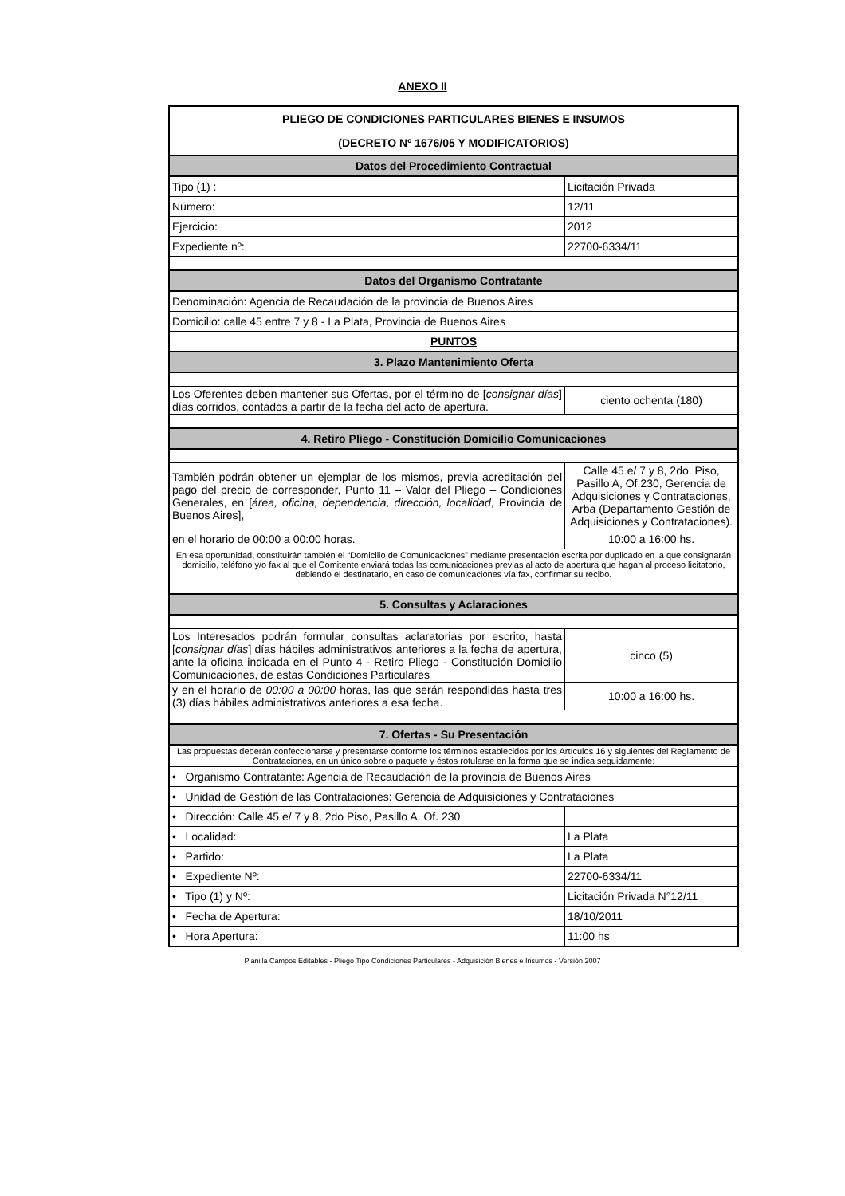ANEXO II
| PLIEGO DE CONDICIONES PARTICULARES BIENES E INSUMOS | |
| (DECRETO Nº 1676/05 Y MODIFICATORIOS) | |
| Datos del Procedimiento Contractual | |
| Tipo (1) : | Licitación Privada |
| Número: | 12/11 |
| Ejercicio: | 2012 |
| Expediente nº: | 22700-6334/11 |
| Datos del Organismo Contratante | |
| Denominación: Agencia de Recaudación de la provincia de Buenos Aires | |
| Domicilio: calle 45 entre 7 y 8 - La Plata, Provincia de Buenos Aires | |
| PUNTOS | |
| 3. Plazo Mantenimiento Oferta | |
| Los Oferentes deben mantener sus Ofertas, por el término de [ consignar días ] días corridos, contados a partir de la fecha del acto de apertura. | ciento ochenta (180) |
| 4. Retiro Pliego - Constitución Domicilio Comunicaciones | |
| También podrán obtener un ejemplar de los mismos, previa acreditación del pago del precio de corresponder, Punto 11 – Valor del Pliego – Condiciones Generales, en [ área, oficina, dependencia, dirección, localidad , Provincia de Buenos Aires], | Calle 45 e/ 7 y 8, 2do. Piso, Pasillo A, Of.230, Gerencia de Adquisiciones y Contrataciones, Arba (Departamento Gestión de Adquisiciones y Contrataciones). |
| en el horario de 00:00 a 00:00 horas. | 10:00 a 16:00 hs. |
| En esa oportunidad, constituirán también el “Domicilio de Comunicaciones” mediante presentación escrita por duplicado en la que consignarán domicilio, teléfono y/o fax al que el Comitente enviará todas las comunicaciones previas al acto de apertura que hagan al proceso licitatorio, debiendo el destinatario, en caso de comunicaciones vía fax, confirmar su recibo. | |
| 5. Consultas y Aclaraciones | |
| Los Interesados podrán formular consultas aclaratorias por escrito, hasta [ consignar días ] días hábiles administrativos anteriores a la fecha de apertura, ante la oficina indicada en el Punto 4 - Retiro Pliego - Constitución Domicilio Comunicaciones, de estas Condiciones Particulares | cinco (5) |
| y en el horario de 00:00 a 00:00 horas, las que serán respondidas hasta tres (3) días hábiles administrativos anteriores a esa fecha. | 10:00 a 16:00 hs. |
| 7. Ofertas - Su Presentación | |
| Las propuestas deberán confeccionarse y presentarse conforme los términos establecidos por los Artículos 16 y siguientes del Reglamento de Contrataciones, en un único sobre o paquete y éstos rotularse en la forma que se indica seguidamente: | |
| • Organismo Contratante: Agencia de Recaudación de la provincia de Buenos Aires | |
| • Unidad de Gestión de las Contrataciones: Gerencia de Adquisiciones y Contrataciones | |
| • Dirección: Calle 45 e/ 7 y 8, 2do Piso, Pasillo A, Of. 230 | |
| • Localidad: | La Plata |
| • Partido: | La Plata |
| • Expediente Nº: | 22700-6334/11 |
| • Tipo (1) y Nº: | Licitación Privada N°12/11 |
| • Fecha de Apertura: | 18/10/2011 |
| • Hora Apertura: | 11:00 hs |
Planilla Campos Editables - Pliego Tipo Condiciones Particulares - Adquisición Bienes e Insumos - Versión 2007